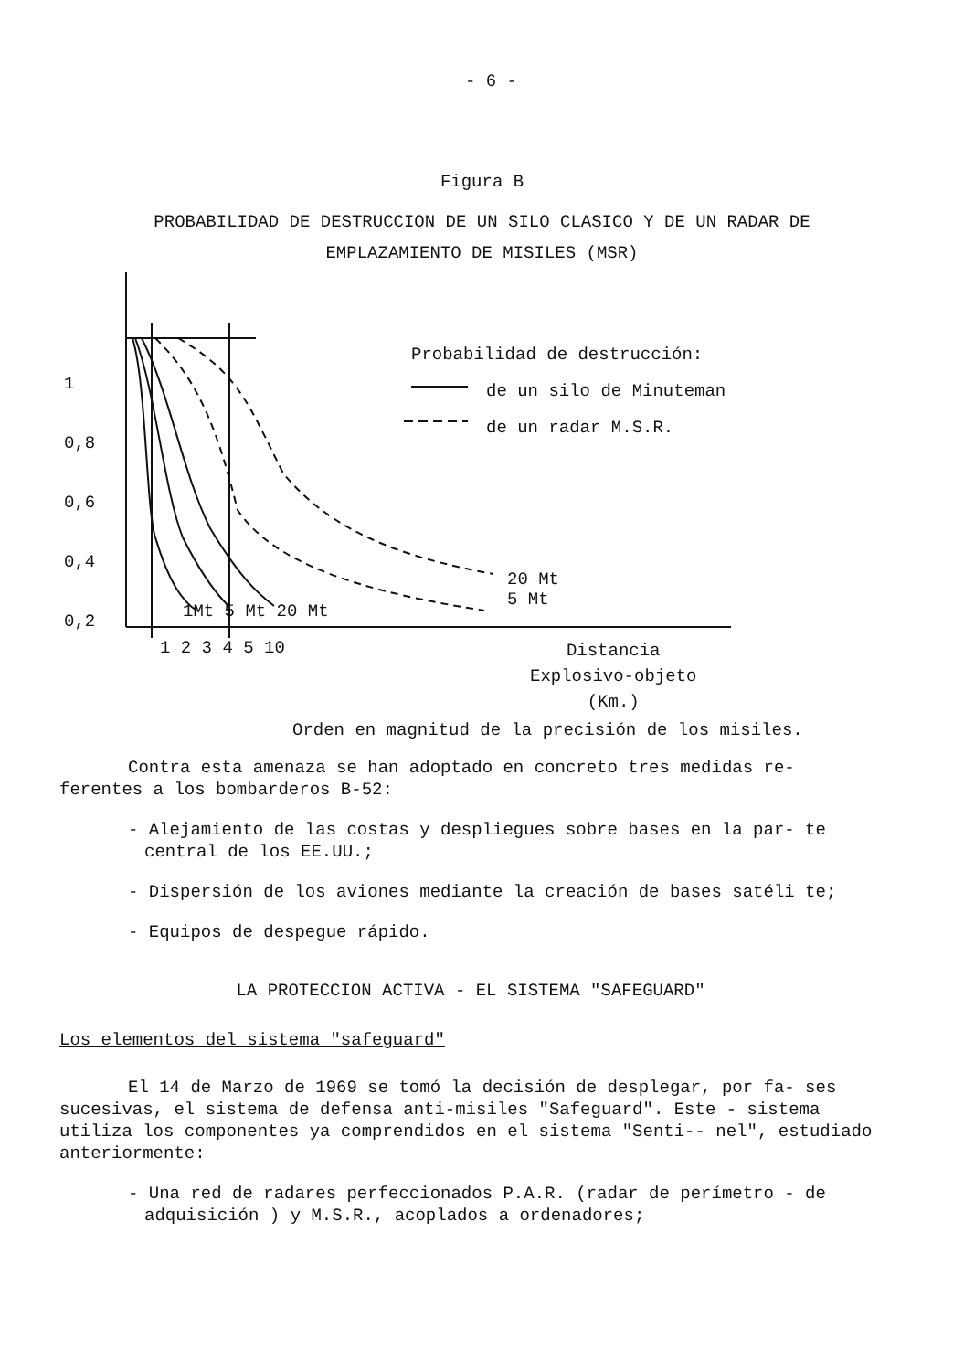- 6 -
Figura B
PROBABILIDAD DE DESTRUCCION DE UN SILO CLASICO Y DE UN RADAR DE
EMPLAZAMIENTO DE MISILES (MSR)
Probabilidad de destrucción:
de un silo de Minuteman
de un radar M.S.R.
1
0,8
0,6
0,4
0,2
1Mt 5 Mt 20 Mt
20 Mt
5 Mt
1 2 3 4 5 10
Distancia
Explosivo-objeto
(Km.)
Orden en magnitud de la precisión de los misiles.
Contra esta amenaza se han adoptado en concreto tres medidas re- ferentes a los bombarderos B-52:
- Alejamiento de las costas y despliegues sobre bases en la par- te central de los EE.UU.;
- Dispersión de los aviones mediante la creación de bases satéli te;
- Equipos de despegue rápido.
LA PROTECCION ACTIVA - EL SISTEMA "SAFEGUARD"
Los elementos del sistema "safeguard"
El 14 de Marzo de 1969 se tomó la decisión de desplegar, por fa- ses sucesivas, el sistema de defensa anti-misiles "Safeguard". Este - sistema utiliza los componentes ya comprendidos en el sistema "Senti-- nel", estudiado anteriormente:
- Una red de radares perfeccionados P.A.R. (radar de perímetro - de adquisición ) y M.S.R., acoplados a ordenadores;